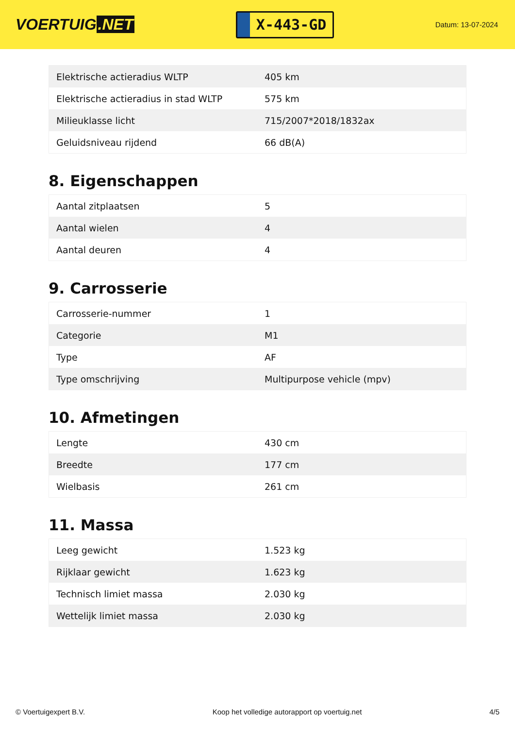VOERTUIG.NET
X-443-GD
Datum: 13-07-2024
| Elektrische actieradius WLTP | 405 km |
| Elektrische actieradius in stad WLTP | 575 km |
| Milieuklasse licht | 715/2007*2018/1832ax |
| Geluidsniveau rijdend | 66 dB(A) |
8. Eigenschappen
| Aantal zitplaatsen | 5 |
| Aantal wielen | 4 |
| Aantal deuren | 4 |
9. Carrosserie
| Carrosserie-nummer | 1 |
| Categorie | M1 |
| Type | AF |
| Type omschrijving | Multipurpose vehicle (mpv) |
10. Afmetingen
| Lengte | 430 cm |
| Breedte | 177 cm |
| Wielbasis | 261 cm |
11. Massa
| Leeg gewicht | 1.523 kg |
| Rijklaar gewicht | 1.623 kg |
| Technisch limiet massa | 2.030 kg |
| Wettelijk limiet massa | 2.030 kg |
© Voertuigexpert B.V. Koop het volledige autorapport op voertuig.net 4/5